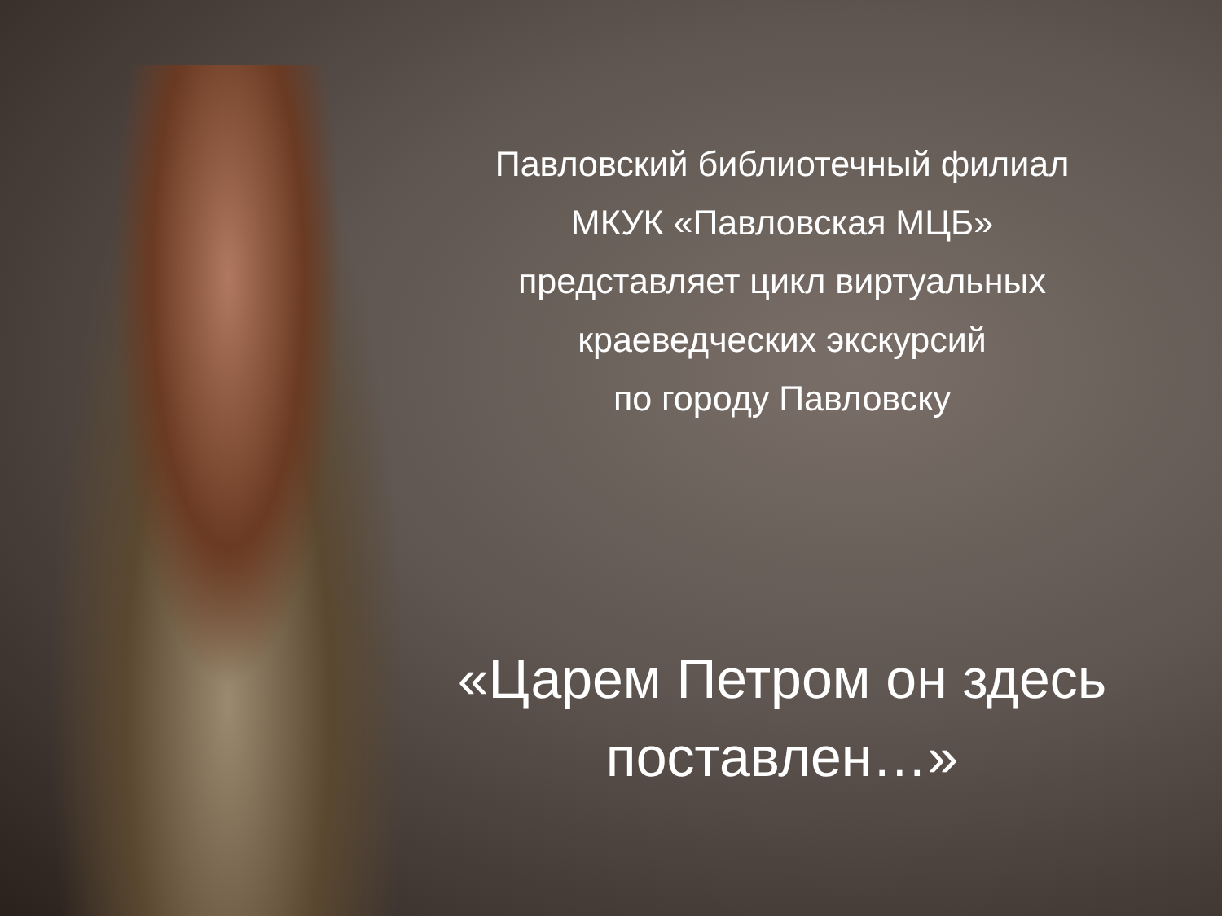Павловский библиотечный филиал
МКУК «Павловская МЦБ»
представляет цикл виртуальных
краеведческих экскурсий
по городу Павловску
«Царем Петром он здесь
поставлен…»